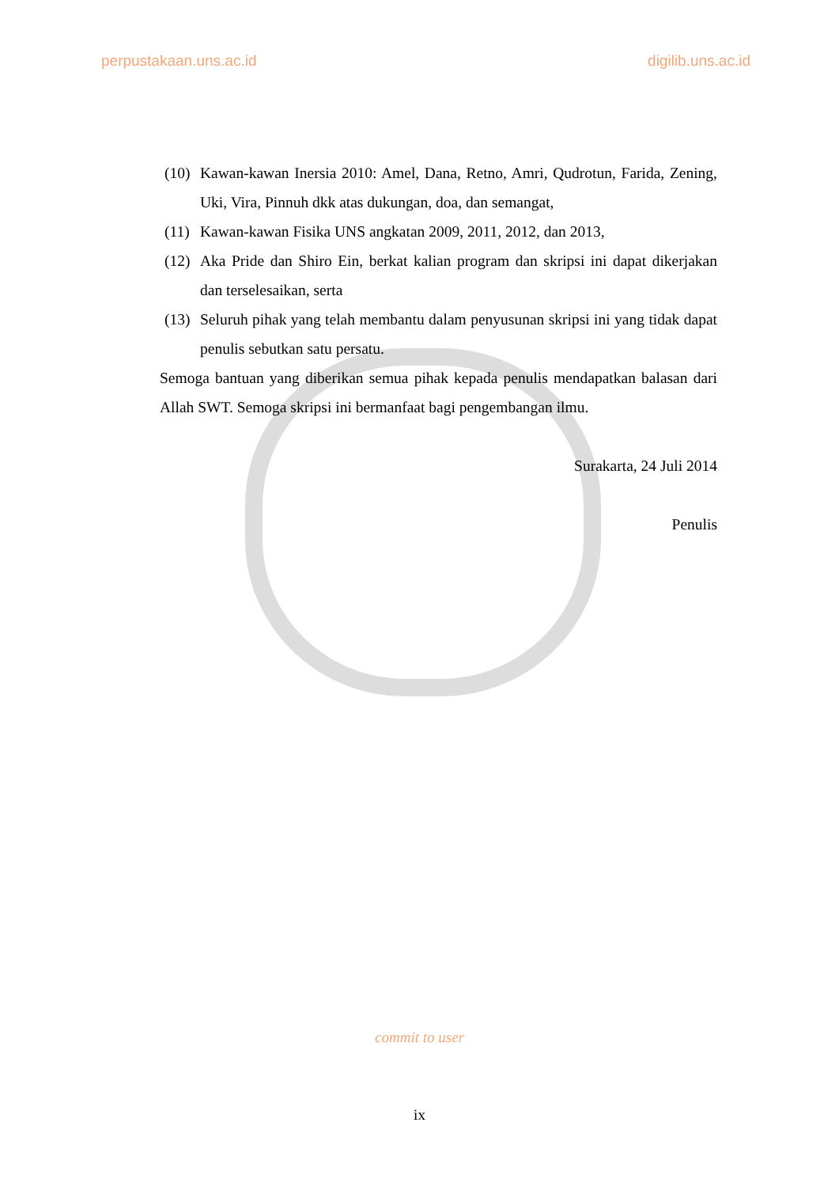perpustakaan.uns.ac.id digilib.uns.ac.id
(10) Kawan-kawan Inersia 2010: Amel, Dana, Retno, Amri, Qudrotun, Farida, Zening, Uki, Vira, Pinnuh dkk atas dukungan, doa, dan semangat,
(11) Kawan-kawan Fisika UNS angkatan 2009, 2011, 2012, dan 2013,
(12) Aka Pride dan Shiro Ein, berkat kalian program dan skripsi ini dapat dikerjakan dan terselesaikan, serta
(13) Seluruh pihak yang telah membantu dalam penyusunan skripsi ini yang tidak dapat penulis sebutkan satu persatu.
Semoga bantuan yang diberikan semua pihak kepada penulis mendapatkan balasan dari Allah SWT. Semoga skripsi ini bermanfaat bagi pengembangan ilmu.
Surakarta, 24 Juli 2014
Penulis
commit to user
ix